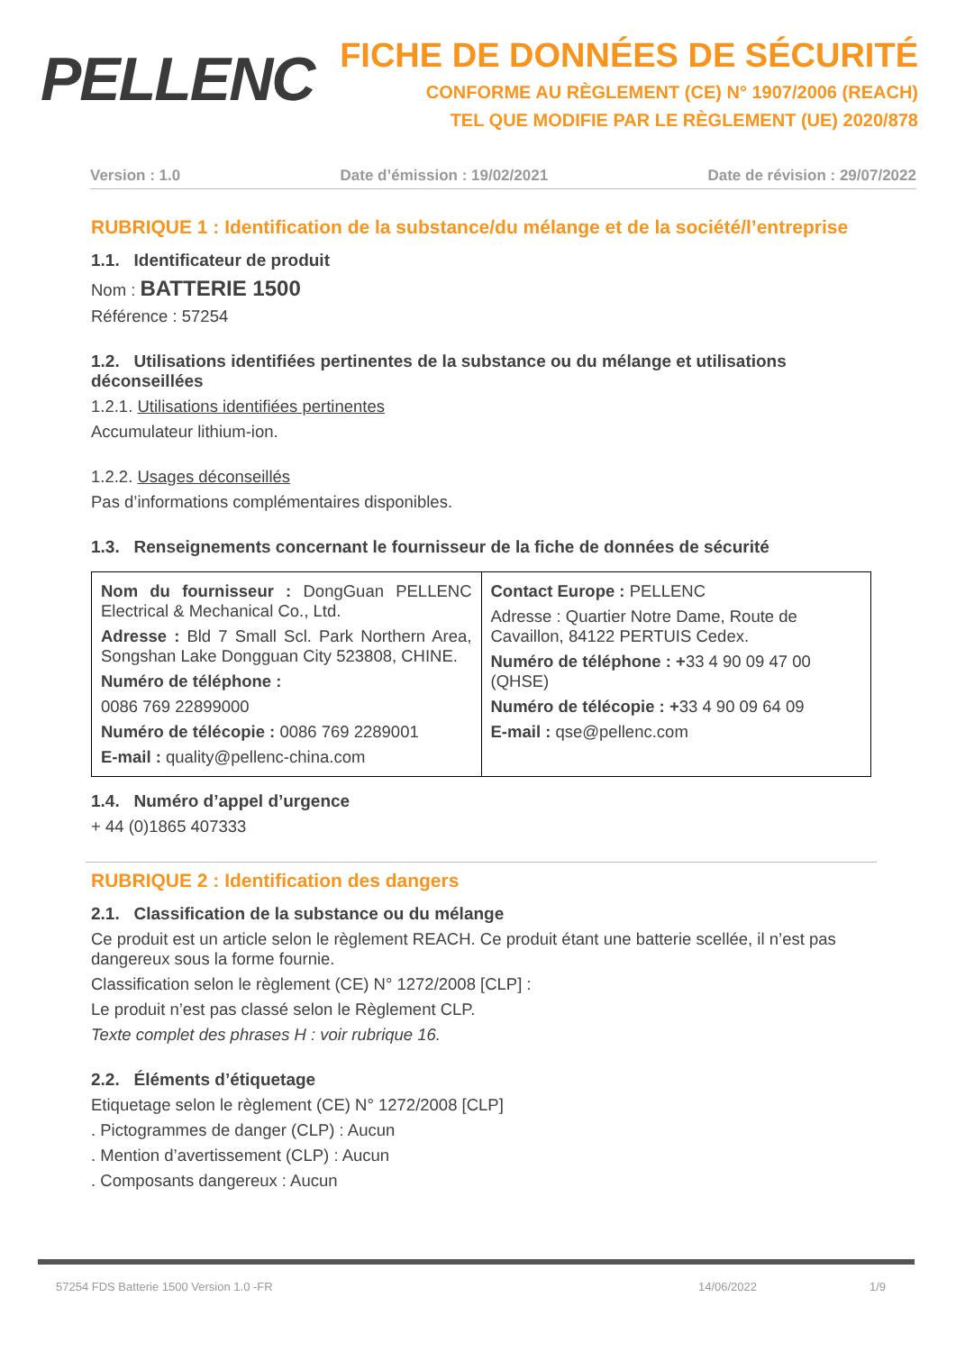PELLENC
FICHE DE DONNÉES DE SÉCURITÉ
CONFORME AU RÈGLEMENT (CE) N° 1907/2006 (REACH)
TEL QUE MODIFIE PAR LE RÈGLEMENT (UE) 2020/878
Version : 1.0 Date d’émission : 19/02/2021 Date de révision : 29/07/2022
RUBRIQUE 1 : Identification de la substance/du mélange et de la société/l’entreprise
1.1. Identificateur de produit
Nom : BATTERIE 1500
Référence : 57254
1.2. Utilisations identifiées pertinentes de la substance ou du mélange et utilisations déconseillées
1.2.1. Utilisations identifiées pertinentes
Accumulateur lithium-ion.
1.2.2. Usages déconseillés
Pas d’informations complémentaires disponibles.
1.3. Renseignements concernant le fournisseur de la fiche de données de sécurité
| Nom du fournisseur : DongGuan PELLENC Electrical & Mechanical Co., Ltd. Adresse : Bld 7 Small Scl. Park Northern Area, Songshan Lake Dongguan City 523808, CHINE. Numéro de téléphone : 0086 769 22899000 Numéro de télécopie : 0086 769 2289001 E-mail : quality@pellenc-china.com | Contact Europe : PELLENC Adresse : Quartier Notre Dame, Route de Cavaillon, 84122 PERTUIS Cedex. Numéro de téléphone : + 33 4 90 09 47 00 (QHSE) Numéro de télécopie : + 33 4 90 09 64 09 E-mail : qse@pellenc.com |
1.4. Numéro d’appel d’urgence
+ 44 (0)1865 407333
RUBRIQUE 2 : Identification des dangers
2.1. Classification de la substance ou du mélange
Ce produit est un article selon le règlement REACH. Ce produit étant une batterie scellée, il n’est pas dangereux sous la forme fournie.
Classification selon le règlement (CE) N° 1272/2008 [CLP] :
Le produit n’est pas classé selon le Règlement CLP.
Texte complet des phrases H : voir rubrique 16.
2.2. Éléments d’étiquetage
Etiquetage selon le règlement (CE) N° 1272/2008 [CLP]
. Pictogrammes de danger (CLP) : Aucun
. Mention d’avertissement (CLP) : Aucun
. Composants dangereux : Aucun
57254 FDS Batterie 1500 Version 1.0 -FR 14/06/2022 1/9